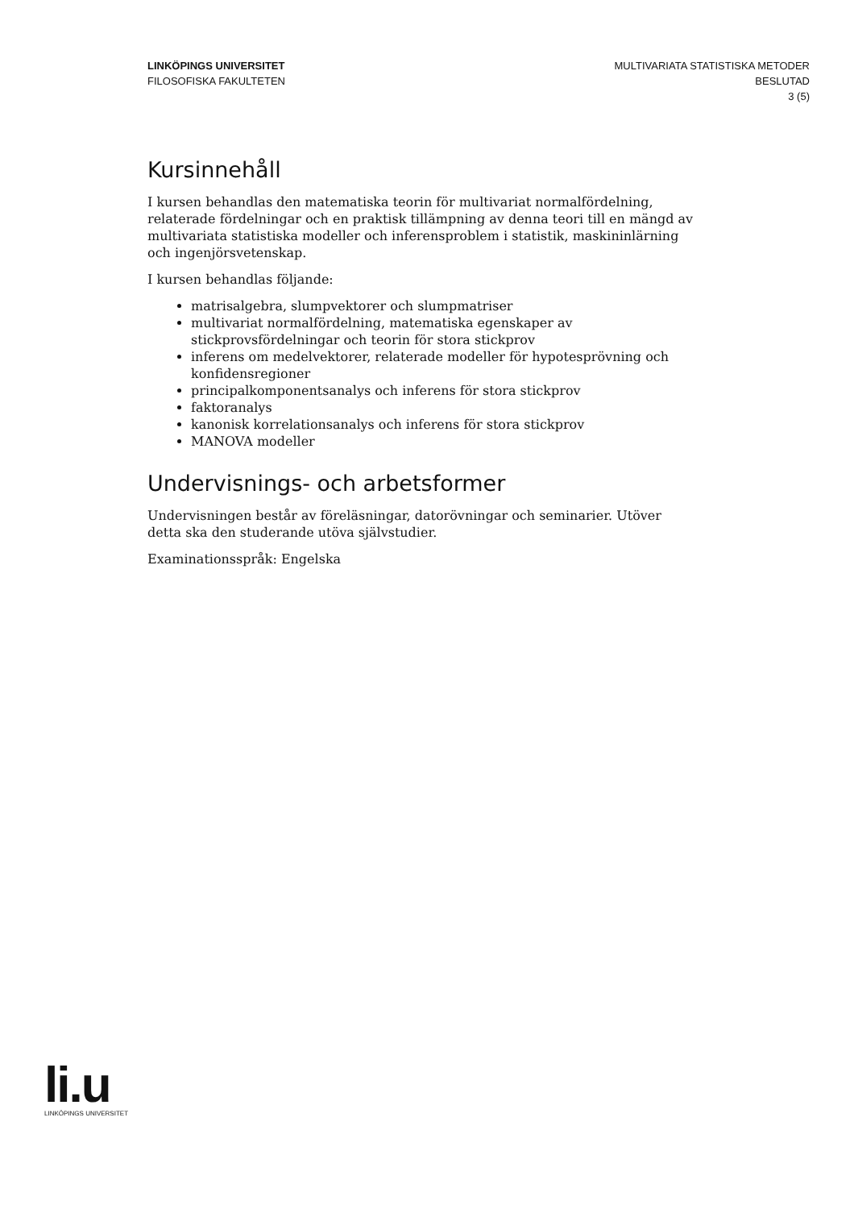LINKÖPINGS UNIVERSITET
FILOSOFISKA FAKULTETEN
MULTIVARIATA STATISTISKA METODER
BESLUTAD
3 (5)
Kursinnehåll
I kursen behandlas den matematiska teorin för multivariat normalfördelning, relaterade fördelningar och en praktisk tillämpning av denna teori till en mängd av multivariata statistiska modeller och inferensproblem i statistik, maskininlärning och ingenjörsvetenskap.
I kursen behandlas följande:
matrisalgebra, slumpvektorer och slumpmatriser
multivariat normalfördelning, matematiska egenskaper av stickprovsfördelningar och teorin för stora stickprov
inferens om medelvektorer, relaterade modeller för hypotesprövning och konfidensregioner
principalkomponentsanalys och inferens för stora stickprov
faktoranalys
kanonisk korrelationsanalys och inferens för stora stickprov
MANOVA modeller
Undervisnings- och arbetsformer
Undervisningen består av föreläsningar, datorövningar och seminarier. Utöver detta ska den studerande utöva självstudier.
Examinationsspråk: Engelska
li.u
LINKÖPINGS UNIVERSITET